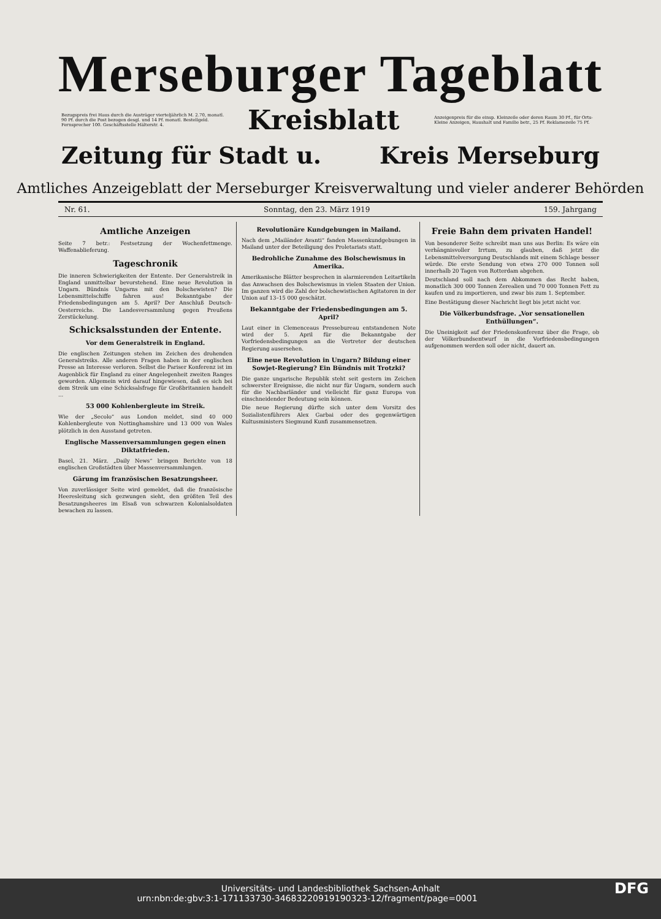Merseburger Tageblatt
Bezugspreis frei Haus durch die Austräger vierteljährlich M. 2.70, monatl. 90 Pf. durch die Post bezogen desgl. und 14 Pf. monatl. Bestellgeld. Fernsprecher 100. Geschäftsstelle Hälterstr. 4.
Kreisblatt
Anzeigenpreis für die einsp. Kleinzeile oder deren Raum 30 Pf., für Orts-Kleine Anzeigen, Haushalt und Familie betr., 25 Pf. Reklamezeile 75 Pf.
Zeitung für Stadt u. Kreis Merseburg
Amtliches Anzeigeblatt der Merseburger Kreisverwaltung und vieler anderer Behörden
Nr. 61. Sonntag, den 23. März 1919 159. Jahrgang
Amtliche Anzeigen
Seite 7 betr.: Festsetzung der Wochenfettmenge. Waffenablieferung.
Tageschronik
Die inneren Schwierigkeiten der Entente. Der Generalstreik in England unmittelbar bevorstehend. Eine neue Revolution in Ungarn. Bündnis Ungarns mit den Bolschewisten? Die Lebensmittelschiffe fahren aus! Bekanntgabe der Friedensbedingungen am 5. April? Der Anschluß Deutsch-Oesterreichs. Die Landesversammlung gegen Preußens Zerstückelung.
Schicksalsstunden der Entente.
Vor dem Generalstreik in England.
Die englischen Zeitungen stehen im Zeichen des drohenden Generalstreiks. Alle anderen Fragen haben in der englischen Presse an Interesse verloren. Selbst die Pariser Konferenz ist im Augenblick für England zu einer Angelegenheit zweiten Ranges geworden. Allgemein wird darauf hingewiesen, daß es sich bei dem Streik um eine Schicksalsfrage für Großbritannien handelt ...
53 000 Kohlenbergleute im Streik.
Wie der „Secolo“ aus London meldet, sind 40 000 Kohlenbergleute von Nottinghamshire und 13 000 von Wales plötzlich in den Ausstand getreten.
Englische Massenversammlungen gegen einen Diktatfrieden.
Basel, 21. März. „Daily News“ bringen Berichte von 18 englischen Großstädten über Massenversammlungen.
Gärung im französischen Besatzungsheer.
Von zuverlässiger Seite wird gemeldet, daß die französische Heeresleitung sich gezwungen sieht, den größten Teil des Besatzungsheeres im Elsaß von schwarzen Kolonialsoldaten bewachen zu lassen.
Revolutionäre Kundgebungen in Mailand.
Nach dem „Mailänder Avanti“ fanden Massenkundgebungen in Mailand unter der Beteiligung des Proletariats statt.
Bedrohliche Zunahme des Bolschewismus in Amerika.
Amerikanische Blätter besprechen in alarmierenden Leitartikeln das Anwachsen des Bolschewismus in vielen Staaten der Union. Im ganzen wird die Zahl der bolschewistischen Agitatoren in der Union auf 13–15 000 geschätzt.
Bekanntgabe der Friedensbedingungen am 5. April?
Laut einer in Clemenceaus Pressebureau entstandenen Note wird der 5. April für die Bekanntgabe der Vorfriedensbedingungen an die Vertreter der deutschen Regierung ausersehen.
Eine neue Revolution in Ungarn? Bildung einer Sowjet-Regierung? Ein Bündnis mit Trotzki?
Die ganze ungarische Republik steht seit gestern im Zeichen schwerster Ereignisse, die nicht nur für Ungarn, sondern auch für die Nachbarländer und vielleicht für ganz Europa von einschneidender Bedeutung sein können.
Die neue Regierung dürfte sich unter dem Vorsitz des Sozialistenführers Alex Garbai oder des gegenwärtigen Kultusministers Siegmund Kunfi zusammensetzen.
Freie Bahn dem privaten Handel!
Von besonderer Seite schreibt man uns aus Berlin: Es wäre ein verhängnisvoller Irrtum, zu glauben, daß jetzt die Lebensmittelversorgung Deutschlands mit einem Schlage besser würde. Die erste Sendung von etwa 270 000 Tonnen soll innerhalb 20 Tagen von Rotterdam abgehen.
Deutschland soll nach dem Abkommen das Recht haben, monatlich 300 000 Tonnen Zerealien und 70 000 Tonnen Fett zu kaufen und zu importieren, und zwar bis zum 1. September.
Eine Bestätigung dieser Nachricht liegt bis jetzt nicht vor.
Die Völkerbundsfrage. „Vor sensationellen Enthüllungen“.
Die Uneinigkeit auf der Friedenskonferenz über die Frage, ob der Völkerbundsentwurf in die Vorfriedensbedingungen aufgenommen werden soll oder nicht, dauert an.
Universitäts- und Landesbibliothek Sachsen-Anhalt
urn:nbn:de:gbv:3:1-171133730-34683220919190323-12/fragment/page=0001 DFG